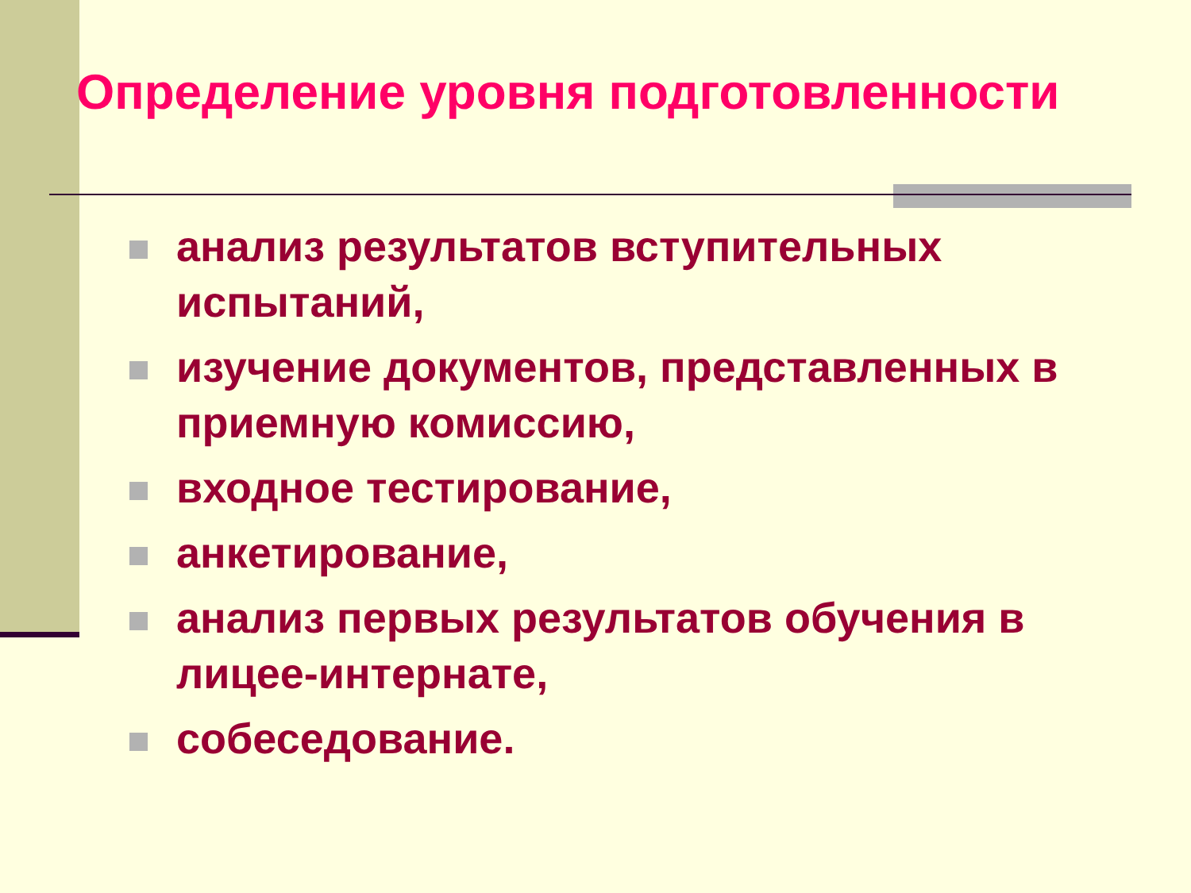Определение уровня подготовленности
анализ результатов вступительных испытаний,
изучение документов, представленных в приемную комиссию,
входное тестирование,
анкетирование,
анализ первых результатов обучения в лицее-интернате,
собеседование.